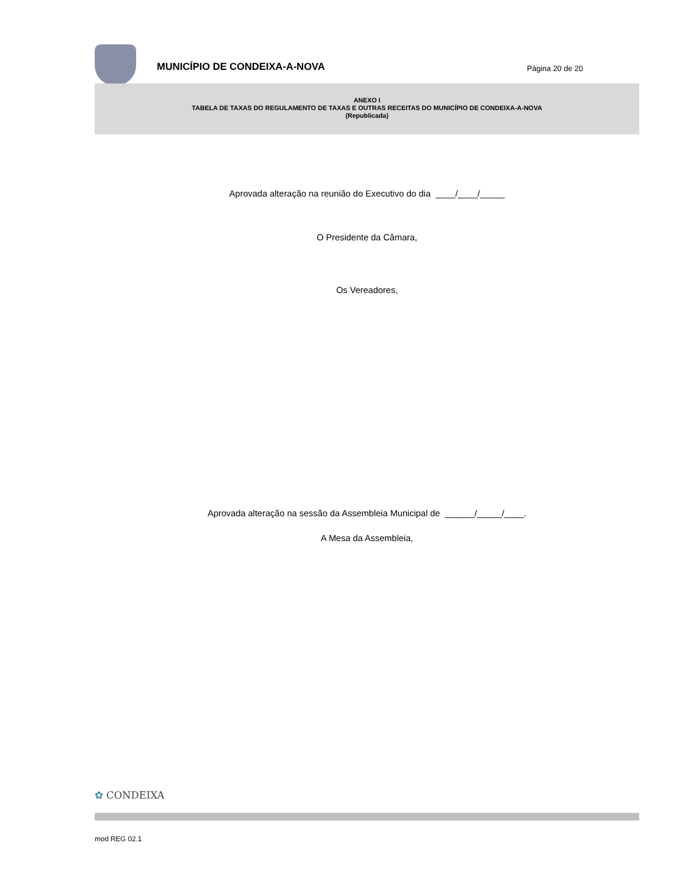MUNICÍPIO DE CONDEIXA-A-NOVA
Página 20 de 20
ANEXO I
TABELA DE TAXAS DO REGULAMENTO DE TAXAS E OUTRAS RECEITAS DO MUNICÍPIO DE CONDEIXA-A-NOVA
(Republicada)
Aprovada alteração na reunião do Executivo do dia ____/____/_____
O Presidente da Câmara,
Os Vereadores,
Aprovada alteração na sessão da Assembleia Municipal de ______/_____/____.
A Mesa da Assembleia,
✿ CONDEIXA
mod REG 02.1